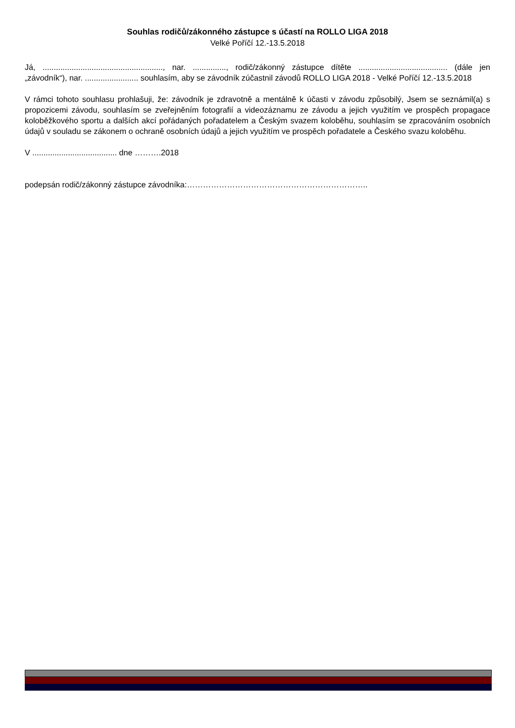Souhlas rodičů/zákonného zástupce s účastí na ROLLO LIGA 2018
Velké Poříčí 12.-13.5.2018
Já, ......................................................, nar. ..............., rodič/zákonný zástupce dítěte ........................................ (dále jen „závodník“), nar. ........................ souhlasím, aby se závodník zúčastnil závodů ROLLO LIGA 2018 - Velké Poříčí 12.-13.5.2018
V rámci tohoto souhlasu prohlašuji, že: závodník je zdravotně a mentálně k účasti v závodu způsobilý, Jsem se seznámil(a) s propozicemi závodu, souhlasím se zveřejněním fotografií a videozáznamu ze závodu a jejich využitím ve prospěch propagace koloběžkového sportu a dalších akcí pořádaných pořadatelem a Českým svazem koloběhu, souhlasím se zpracováním osobních údajů v souladu se zákonem o ochraně osobních údajů a jejich využitím ve prospěch pořadatele a Českého svazu koloběhu.
V ...................................... dne ……….2018
podepsán rodič/zákonný zástupce závodníka:…………………………………………………………..